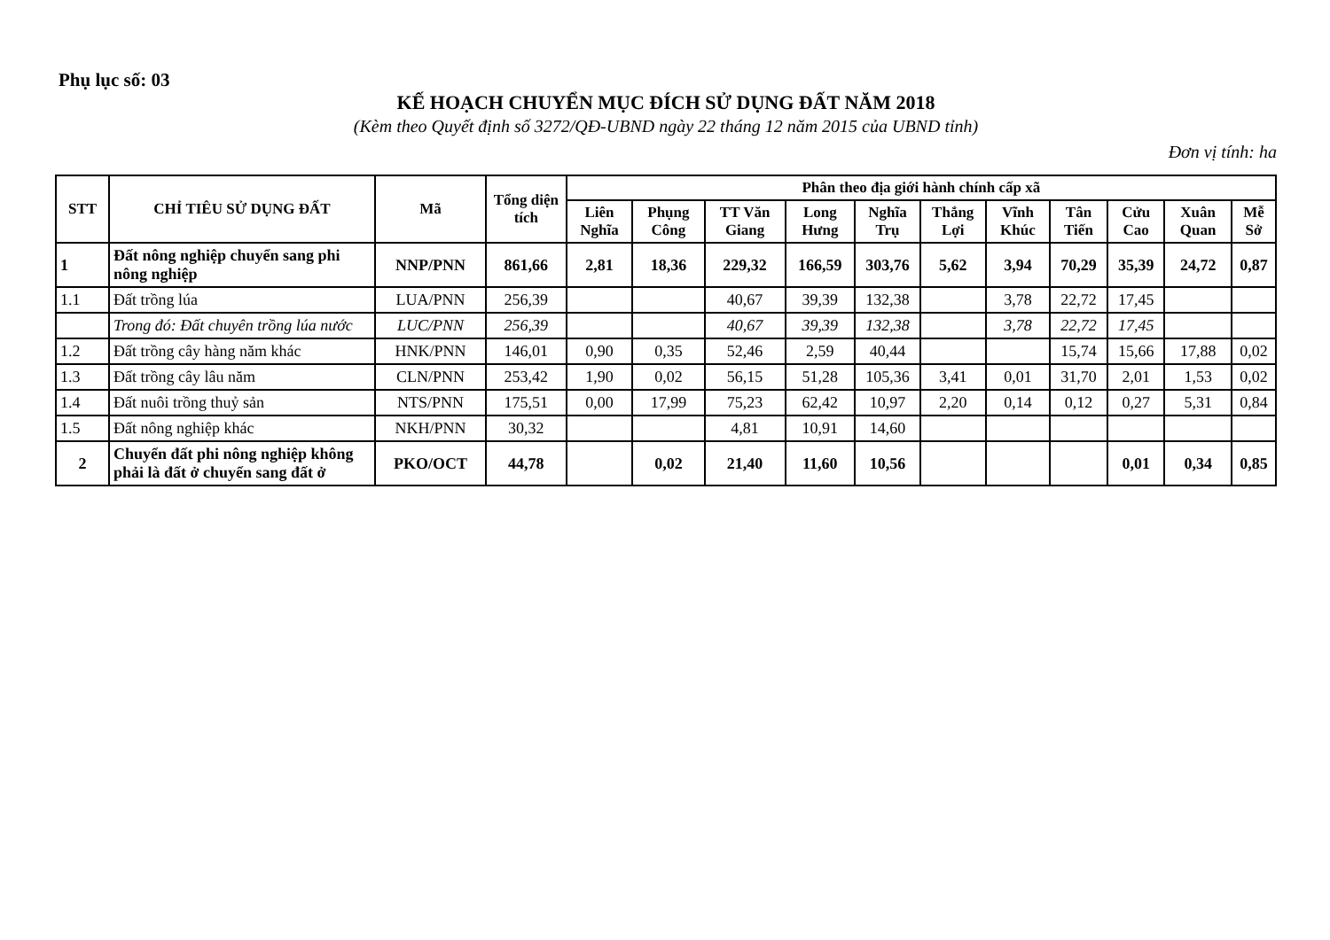Phụ lục số: 03
KẾ HOẠCH CHUYỂN MỤC ĐÍCH SỬ DỤNG ĐẤT NĂM 2018
(Kèm theo Quyết định số 3272/QĐ-UBND ngày 22 tháng 12 năm 2015 của UBND tỉnh)
Đơn vị tính: ha
| STT | CHỈ TIÊU SỬ DỤNG ĐẤT | Mã | Tổng diện tích | Phân theo địa giới hành chính cấp xã | | | | | | | | | | |
| --- | --- | --- | --- | --- | --- | --- | --- | --- | --- | --- | --- | --- | --- | --- |
| | | | | Liên Nghĩa | Phụng Công | TT Văn Giang | Long Hưng | Nghĩa Trụ | Thắng Lợi | Vĩnh Khúc | Tân Tiến | Cửu Cao | Xuân Quan | Mễ Sở |
| 1 | Đất nông nghiệp chuyển sang phi nông nghiệp | NNP/PNN | 861,66 | 2,81 | 18,36 | 229,32 | 166,59 | 303,76 | 5,62 | 3,94 | 70,29 | 35,39 | 24,72 | 0,87 |
| 1.1 | Đất trồng lúa | LUA/PNN | 256,39 | | | 40,67 | 39,39 | 132,38 | | 3,78 | 22,72 | 17,45 | | |
| | Trong đó: Đất chuyên trồng lúa nước | LUC/PNN | 256,39 | | | 40,67 | 39,39 | 132,38 | | 3,78 | 22,72 | 17,45 | | |
| 1.2 | Đất trồng cây hàng năm khác | HNK/PNN | 146,01 | 0,90 | 0,35 | 52,46 | 2,59 | 40,44 | | | 15,74 | 15,66 | 17,88 | 0,02 |
| 1.3 | Đất trồng cây lâu năm | CLN/PNN | 253,42 | 1,90 | 0,02 | 56,15 | 51,28 | 105,36 | 3,41 | 0,01 | 31,70 | 2,01 | 1,53 | 0,02 |
| 1.4 | Đất nuôi trồng thuỷ sản | NTS/PNN | 175,51 | 0,00 | 17,99 | 75,23 | 62,42 | 10,97 | 2,20 | 0,14 | 0,12 | 0,27 | 5,31 | 0,84 |
| 1.5 | Đất nông nghiệp khác | NKH/PNN | 30,32 | | | 4,81 | 10,91 | 14,60 | | | | | | |
| 2 | Chuyển đất phi nông nghiệp không phải là đất ở chuyển sang đất ở | PKO/OCT | 44,78 | | 0,02 | 21,40 | 11,60 | 10,56 | | | | 0,01 | 0,34 | 0,85 |